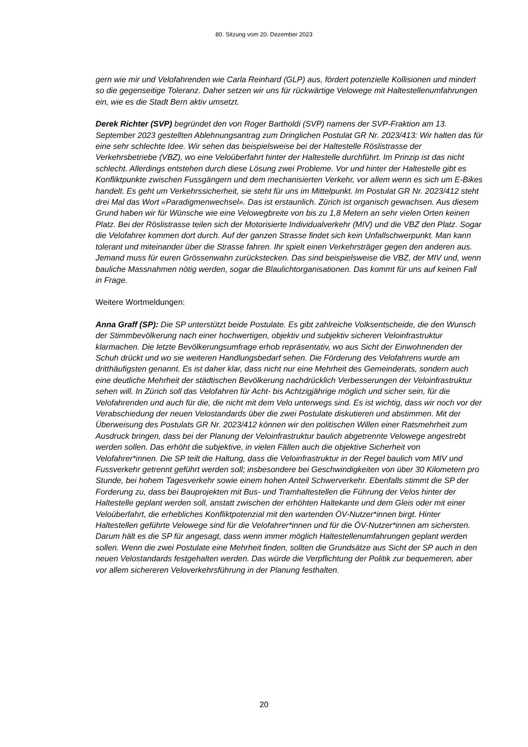80. Sitzung vom 20. Dezember 2023
gern wie mir und Velofahrenden wie Carla Reinhard (GLP) aus, fördert potenzielle Kollisionen und mindert so die gegenseitige Toleranz. Daher setzen wir uns für rückwärtige Velowege mit Haltestellenumfahrungen ein, wie es die Stadt Bern aktiv umsetzt.
Derek Richter (SVP) begründet den von Roger Bartholdi (SVP) namens der SVP-Fraktion am 13. September 2023 gestellten Ablehnungsantrag zum Dringlichen Postulat GR Nr. 2023/413: Wir halten das für eine sehr schlechte Idee. Wir sehen das beispielsweise bei der Haltestelle Röslistrasse der Verkehrsbetriebe (VBZ), wo eine Veloüberfahrt hinter der Haltestelle durchführt. Im Prinzip ist das nicht schlecht. Allerdings entstehen durch diese Lösung zwei Probleme. Vor und hinter der Haltestelle gibt es Konfliktpunkte zwischen Fussgängern und dem mechanisierten Verkehr, vor allem wenn es sich um E-Bikes handelt. Es geht um Verkehrssicherheit, sie steht für uns im Mittelpunkt. Im Postulat GR Nr. 2023/412 steht drei Mal das Wort «Paradigmenwechsel». Das ist erstaunlich. Zürich ist organisch gewachsen. Aus diesem Grund haben wir für Wünsche wie eine Velowegbreite von bis zu 1,8 Metern an sehr vielen Orten keinen Platz. Bei der Röslistrasse teilen sich der Motorisierte Individualverkehr (MIV) und die VBZ den Platz. Sogar die Velofahrer kommen dort durch. Auf der ganzen Strasse findet sich kein Unfallschwerpunkt. Man kann tolerant und miteinander über die Strasse fahren. Ihr spielt einen Verkehrsträger gegen den anderen aus. Jemand muss für euren Grössenwahn zurückstecken. Das sind beispielsweise die VBZ, der MIV und, wenn bauliche Massnahmen nötig werden, sogar die Blaulichtorganisationen. Das kommt für uns auf keinen Fall in Frage.
Weitere Wortmeldungen:
Anna Graff (SP): Die SP unterstützt beide Postulate. Es gibt zahlreiche Volksentscheide, die den Wunsch der Stimmbevölkerung nach einer hochwertigen, objektiv und subjektiv sicheren Veloinfrastruktur klarmachen. Die letzte Bevölkerungsumfrage erhob repräsentativ, wo aus Sicht der Einwohnenden der Schuh drückt und wo sie weiteren Handlungsbedarf sehen. Die Förderung des Velofahrens wurde am dritthäufigsten genannt. Es ist daher klar, dass nicht nur eine Mehrheit des Gemeinderats, sondern auch eine deutliche Mehrheit der städtischen Bevölkerung nachdrücklich Verbesserungen der Veloinfrastruktur sehen will. In Zürich soll das Velofahren für Acht- bis Achtzigjährige möglich und sicher sein, für die Velofahrenden und auch für die, die nicht mit dem Velo unterwegs sind. Es ist wichtig, dass wir noch vor der Verabschiedung der neuen Velostandards über die zwei Postulate diskutieren und abstimmen. Mit der Überweisung des Postulats GR Nr. 2023/412 können wir den politischen Willen einer Ratsmehrheit zum Ausdruck bringen, dass bei der Planung der Veloinfrastruktur baulich abgetrennte Velowege angestrebt werden sollen. Das erhöht die subjektive, in vielen Fällen auch die objektive Sicherheit von Velofahrer*innen. Die SP teilt die Haltung, dass die Veloinfrastruktur in der Regel baulich vom MIV und Fussverkehr getrennt geführt werden soll; insbesondere bei Geschwindigkeiten von über 30 Kilometern pro Stunde, bei hohem Tagesverkehr sowie einem hohen Anteil Schwerverkehr. Ebenfalls stimmt die SP der Forderung zu, dass bei Bauprojekten mit Bus- und Tramhaltestellen die Führung der Velos hinter der Haltestelle geplant werden soll, anstatt zwischen der erhöhten Haltekante und dem Gleis oder mit einer Veloüberfahrt, die erhebliches Konfliktpotenzial mit den wartenden ÖV-Nutzer*innen birgt. Hinter Haltestellen geführte Velowege sind für die Velofahrer*innen und für die ÖV-Nutzer*innen am sichersten. Darum hält es die SP für angesagt, dass wenn immer möglich Haltestellenumfahrungen geplant werden sollen. Wenn die zwei Postulate eine Mehrheit finden, sollten die Grundsätze aus Sicht der SP auch in den neuen Velostandards festgehalten werden. Das würde die Verpflichtung der Politik zur bequemeren, aber vor allem sichereren Veloverkehrsführung in der Planung festhalten.
20